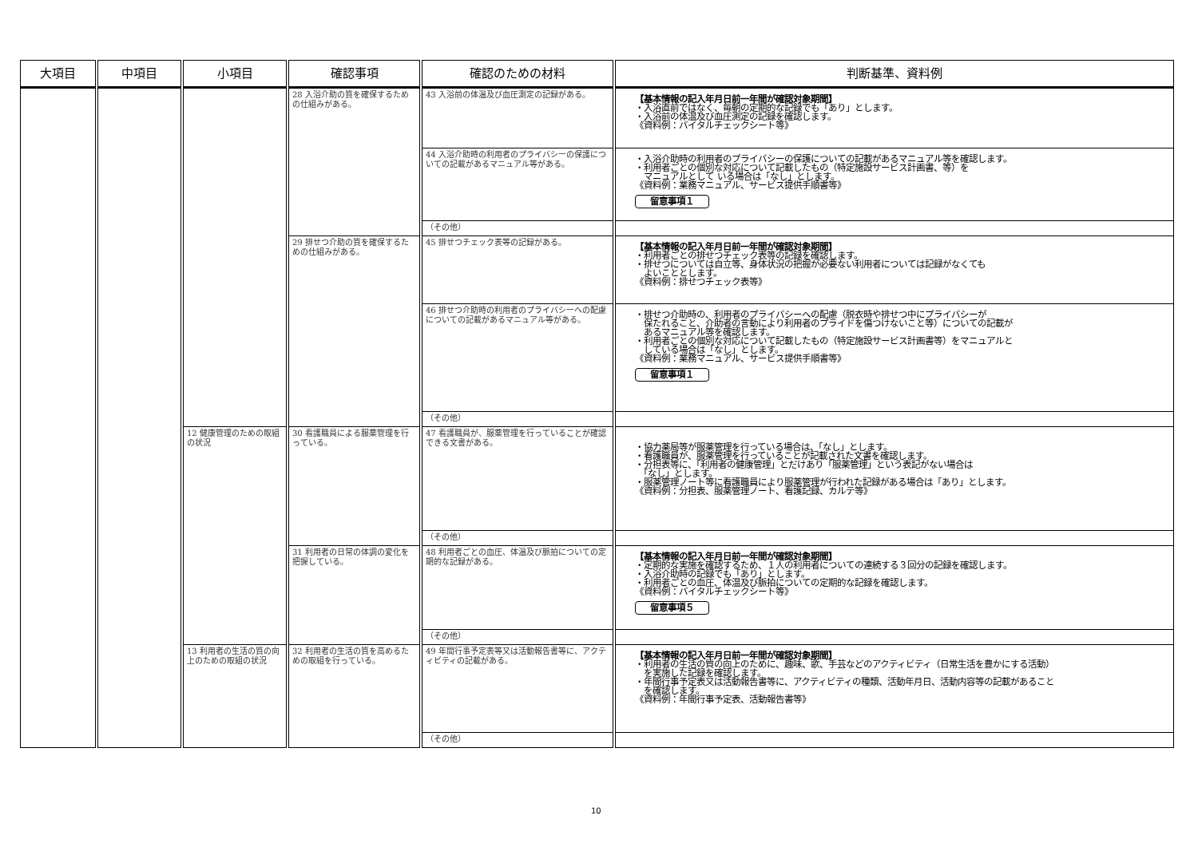| 大項目 | 中項目 | 小項目 | 確認事項 | 確認のための材料 | 判断基準、資料例 |
| --- | --- | --- | --- | --- | --- |
| | | | 28 入浴介助の質を確保するための仕組みがある。 | 43 入浴前の体温及び血圧測定の記録がある。 | 【基本情報の記入年月日前一年間が確認対象期間】 ・入浴直前ではなく、毎朝の定期的な記録でも「あり」とします。 ・入浴前の体温及び血圧測定の記録を確認します。 《資料例：バイタルチェックシート等》 |
| | | | | 44 入浴介助時の利用者のプライバシーの保護についての記載があるマニュアル等がある。 | ・入浴介助時の利用者のプライバシーの保護についての記載があるマニュアル等を確認します。 ・利用者ごとの個別な対応について記載したもの（特定施設サービス計画書、等）を マニュアルとして いる場合は「なし」とします。 《資料例：業務マニュアル、サービス提供手順書等》 留意事項１ |
| | | | | （その他） | |
| | | | 29 排せつ介助の質を確保するための仕組みがある。 | 45 排せつチェック表等の記録がある。 | 【基本情報の記入年月日前一年間が確認対象期間】 ・利用者ごとの排せつチェック表等の記録を確認します。 ・排せつについては自立等、身体状況の把握が必要ない利用者については記録がなくても よいこととします。 《資料例：排せつチェック表等》 |
| | | | | 46 排せつ介助時の利用者のプライバシーへの配慮についての記載があるマニュアル等がある。 | ・排せつ介助時の、利用者のプライバシーへの配慮（脱衣時や排せつ中にプライバシーが 保たれること、介助者の言動により利用者のプライドを傷つけないこと等）についての記載が あるマニュアル等を確認します。 ・利用者ごとの個別な対応について記載したもの（特定施設サービス計画書等）をマニュアルと している場合は「なし」とします。 《資料例：業務マニュアル、サービス提供手順書等》 留意事項１ |
| | | | | （その他） | |
| | | 12 健康管理のための取組の状況 | 30 看護職員による服薬管理を行っている。 | 47 看護職員が、服薬管理を行っていることが確認できる文書がある。 | ・協力薬局等が服薬管理を行っている場合は、「なし」とします。 ・看護職員が、服薬管理を行っていることが記載された文書を確認します。 ・分担表等に、「利用者の健康管理」とだけあり「服薬管理」という表記がない場合は 「なし」とします。 ・服薬管理ノート等に看護職員により服薬管理が行われた記録がある場合は「あり」とします。 《資料例：分担表、服薬管理ノート、看護記録、カルテ等》 |
| | | | | （その他） | |
| | | | 31 利用者の日常の体調の変化を把握している。 | 48 利用者ごとの血圧、体温及び脈拍についての定期的な記録がある。 | 【基本情報の記入年月日前一年間が確認対象期間】 ・定期的な実施を確認するため、１人の利用者についての連続する３回分の記録を確認します。 ・入浴介助時の記録でも「あり」とします。 ・利用者ごとの血圧、体温及び脈拍についての定期的な記録を確認します。 《資料例：バイタルチェックシート等》 留意事項５ |
| | | | | （その他） | |
| | | 13 利用者の生活の質の向上のための取組の状況 | 32 利用者の生活の質を高めるための取組を行っている。 | 49 年間行事予定表等又は活動報告書等に、アクティビティの記載がある。 | 【基本情報の記入年月日前一年間が確認対象期間】 ・利用者の生活の質の向上のために、趣味、歌、手芸などのアクティビティ（日常生活を豊かにする活動） を実施した記録を確認します。 ・年間行事予定表又は活動報告書等に、アクティビティの種類、活動年月日、活動内容等の記載があること を確認します。 《資料例：年間行事予定表、活動報告書等》 |
| | | | | （その他） | |
10